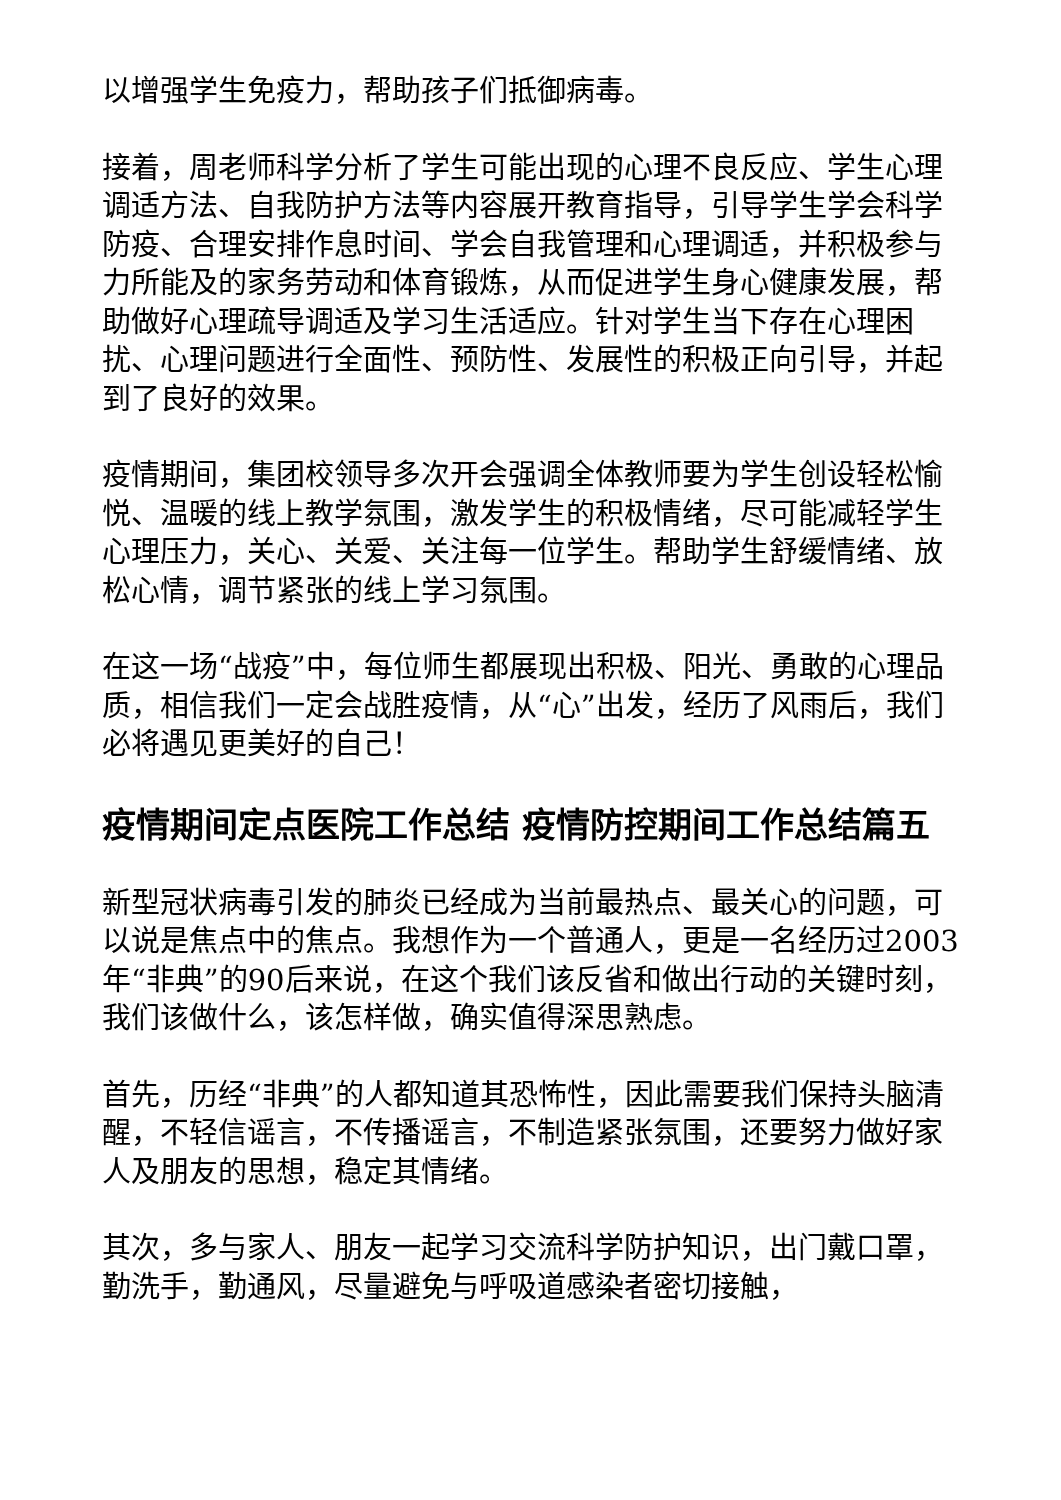以增强学生免疫力，帮助孩子们抵御病毒。
接着，周老师科学分析了学生可能出现的心理不良反应、学生心理调适方法、自我防护方法等内容展开教育指导，引导学生学会科学防疫、合理安排作息时间、学会自我管理和心理调适，并积极参与力所能及的家务劳动和体育锻炼，从而促进学生身心健康发展，帮助做好心理疏导调适及学习生活适应。针对学生当下存在心理困扰、心理问题进行全面性、预防性、发展性的积极正向引导，并起到了良好的效果。
疫情期间，集团校领导多次开会强调全体教师要为学生创设轻松愉悦、温暖的线上教学氛围，激发学生的积极情绪，尽可能减轻学生心理压力，关心、关爱、关注每一位学生。帮助学生舒缓情绪、放松心情，调节紧张的线上学习氛围。
在这一场“战疫”中，每位师生都展现出积极、阳光、勇敢的心理品质，相信我们一定会战胜疫情，从“心”出发，经历了风雨后，我们必将遇见更美好的自己！
疫情期间定点医院工作总结 疫情防控期间工作总结篇五
新型冠状病毒引发的肺炎已经成为当前最热点、最关心的问题，可以说是焦点中的焦点。我想作为一个普通人，更是一名经历过2003年“非典”的90后来说，在这个我们该反省和做出行动的关键时刻，我们该做什么，该怎样做，确实值得深思熟虑。
首先，历经“非典”的人都知道其恐怖性，因此需要我们保持头脑清醒，不轻信谣言，不传播谣言，不制造紧张氛围，还要努力做好家人及朋友的思想，稳定其情绪。
其次，多与家人、朋友一起学习交流科学防护知识，出门戴口罩，勤洗手，勤通风，尽量避免与呼吸道感染者密切接触，